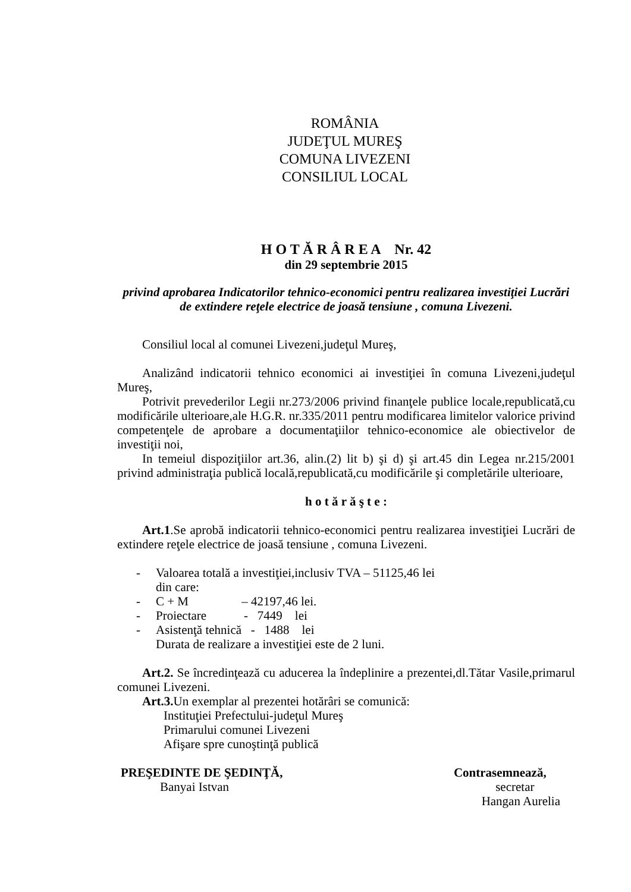ROMÂNIA
JUDEŢUL MUREŞ
COMUNA LIVEZENI
CONSILIUL LOCAL
H O T Ă R Â R E A Nr. 42
din 29 septembrie 2015
privind aprobarea Indicatorilor tehnico-economici pentru realizarea investiţiei Lucrări de extindere reţele electrice de joasă tensiune , comuna Livezeni.
Consiliul local al comunei Livezeni,judeţul Mureş,
Analizând indicatorii tehnico economici ai investiţiei în comuna Livezeni,judeţul Mureş,
Potrivit prevederilor Legii nr.273/2006 privind finanţele publice locale,republicată,cu modificările ulterioare,ale H.G.R. nr.335/2011 pentru modificarea limitelor valorice privind competenţele de aprobare a documentaţiilor tehnico-economice ale obiectivelor de investiţii noi,
In temeiul dispoziţiilor art.36, alin.(2) lit b) şi d) şi art.45 din Legea nr.215/2001 privind administraţia publică locală,republicată,cu modificările şi completările ulterioare,
h o t ă r ă ş t e :
Art.1.Se aprobă indicatorii tehnico-economici pentru realizarea investiţiei Lucrări de extindere reţele electrice de joasă tensiune , comuna Livezeni.
- Valoarea totală a investiţiei,inclusiv TVA – 51125,46 lei
din care:
- C + M – 42197,46 lei.
- Proiectare - 7449 lei
- Asistenţă tehnică - 1488 lei
Durata de realizare a investiţiei este de 2 luni.
Art.2. Se încredinţează cu aducerea la îndeplinire a prezentei,dl.Tătar Vasile,primarul comunei Livezeni.
Art.3. Un exemplar al prezentei hotărâri se comunică:
Instituţiei Prefectului-judeţul Mureş
Primarului comunei Livezeni
Afişare spre cunoştinţă publică
PREŞEDINTE DE ŞEDINŢĂ,
Banyai Istvan
Contrasemnează,
secretar
Hangan Aurelia